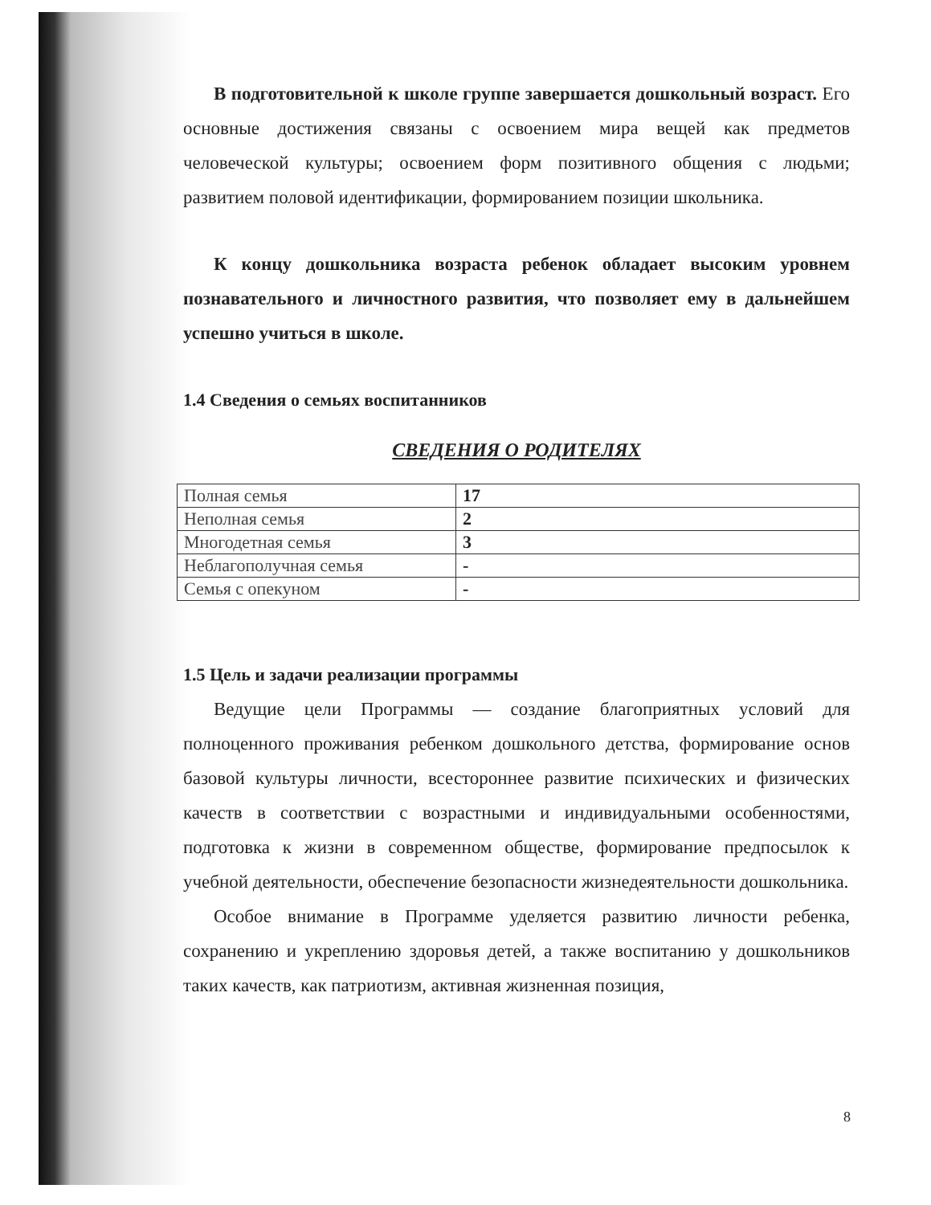В подготовительной к школе группе завершается дошкольный возраст. Его основные достижения связаны с освоением мира вещей как предметов человеческой культуры; освоением форм позитивного общения с людьми; развитием половой идентификации, формированием позиции школьника.
К концу дошкольника возраста ребенок обладает высоким уровнем познавательного и личностного развития, что позволяет ему в дальнейшем успешно учиться в школе.
1.4 Сведения о семьях воспитанников
СВЕДЕНИЯ О РОДИТЕЛЯХ
| Полная семья | 17 |
| Неполная семья | 2 |
| Многодетная семья | 3 |
| Неблагополучная семья | - |
| Семья с опекуном | - |
1.5 Цель и задачи реализации программы
Ведущие цели Программы — создание благоприятных условий для полноценного проживания ребенком дошкольного детства, формирование основ базовой культуры личности, всестороннее развитие психических и физических качеств в соответствии с возрастными и индивидуальными особенностями, подготовка к жизни в современном обществе, формирование предпосылок к учебной деятельности, обеспечение безопасности жизнедеятельности дошкольника.
Особое внимание в Программе уделяется развитию личности ребенка, сохранению и укреплению здоровья детей, а также воспитанию у дошкольников таких качеств, как патриотизм, активная жизненная позиция,
8